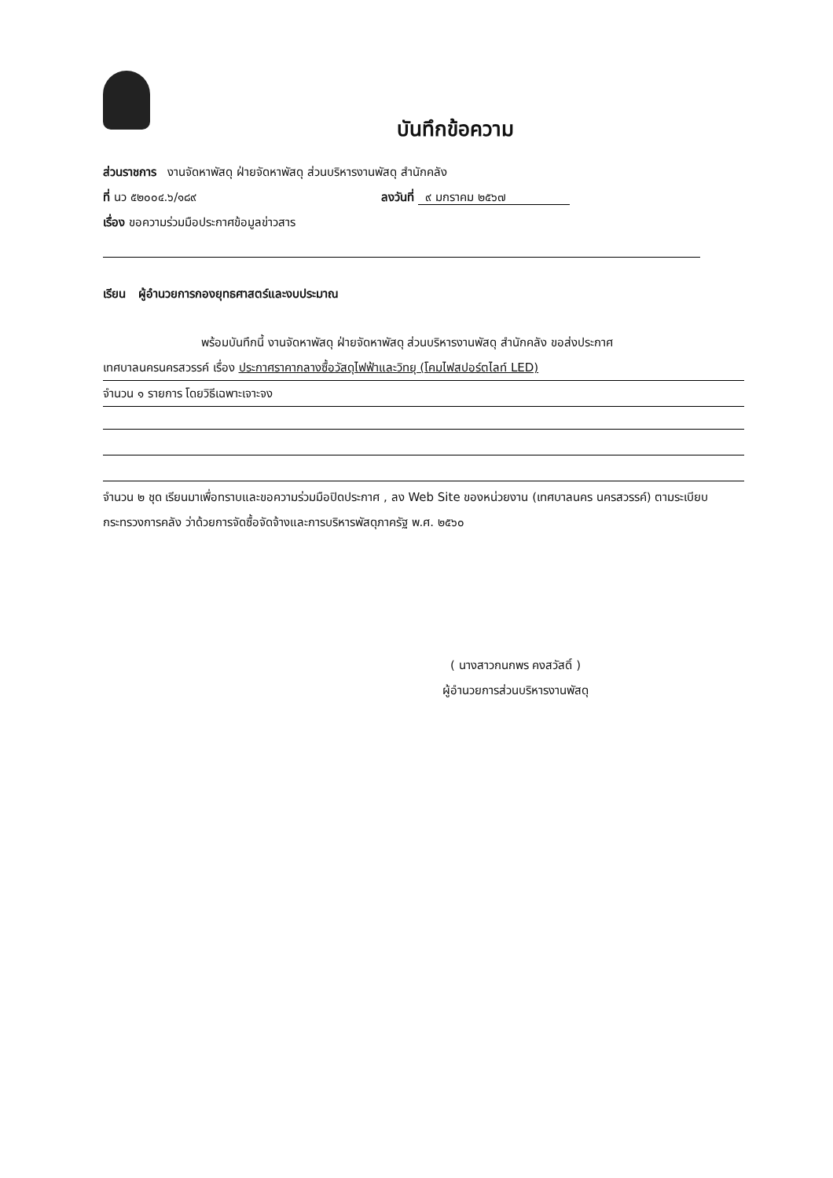บันทึกข้อความ
ส่วนราชการ งานจัดหาพัสดุ ฝ่ายจัดหาพัสดุ ส่วนบริหารงานพัสดุ สำนักคลัง
ที่ นว ๕๒๐๐๔.๖/๑๘๙ ลงวันที่ ๙ มกราคม ๒๕๖๗
เรื่อง ขอความร่วมมือประกาศข้อมูลข่าวสาร
เรียน ผู้อำนวยการกองยุทธศาสตร์และงบประมาณ
พร้อมบันทึกนี้ งานจัดหาพัสดุ ฝ่ายจัดหาพัสดุ ส่วนบริหารงานพัสดุ สำนักคลัง ขอส่งประกาศ
เทศบาลนครนครสวรรค์ เรื่อง ประกาศราคากลางซื้อวัสดุไฟฟ้าและวิทยุ (โคมไฟสปอร์ตไลท์ LED)
จำนวน ๑ รายการ โดยวิธีเฉพาะเจาะจง
จำนวน ๒ ชุด เรียนมาเพื่อทราบและขอความร่วมมือปิดประกาศ , ลง Web Site ของหน่วยงาน (เทศบาลนคร นครสวรรค์) ตามระเบียบกระทรวงการคลัง ว่าด้วยการจัดซื้อจัดจ้างและการบริหารพัสดุภาครัฐ พ.ศ. ๒๕๖๐
( นางสาวกนกพร คงสวัสดิ์ )
ผู้อำนวยการส่วนบริหารงานพัสดุ